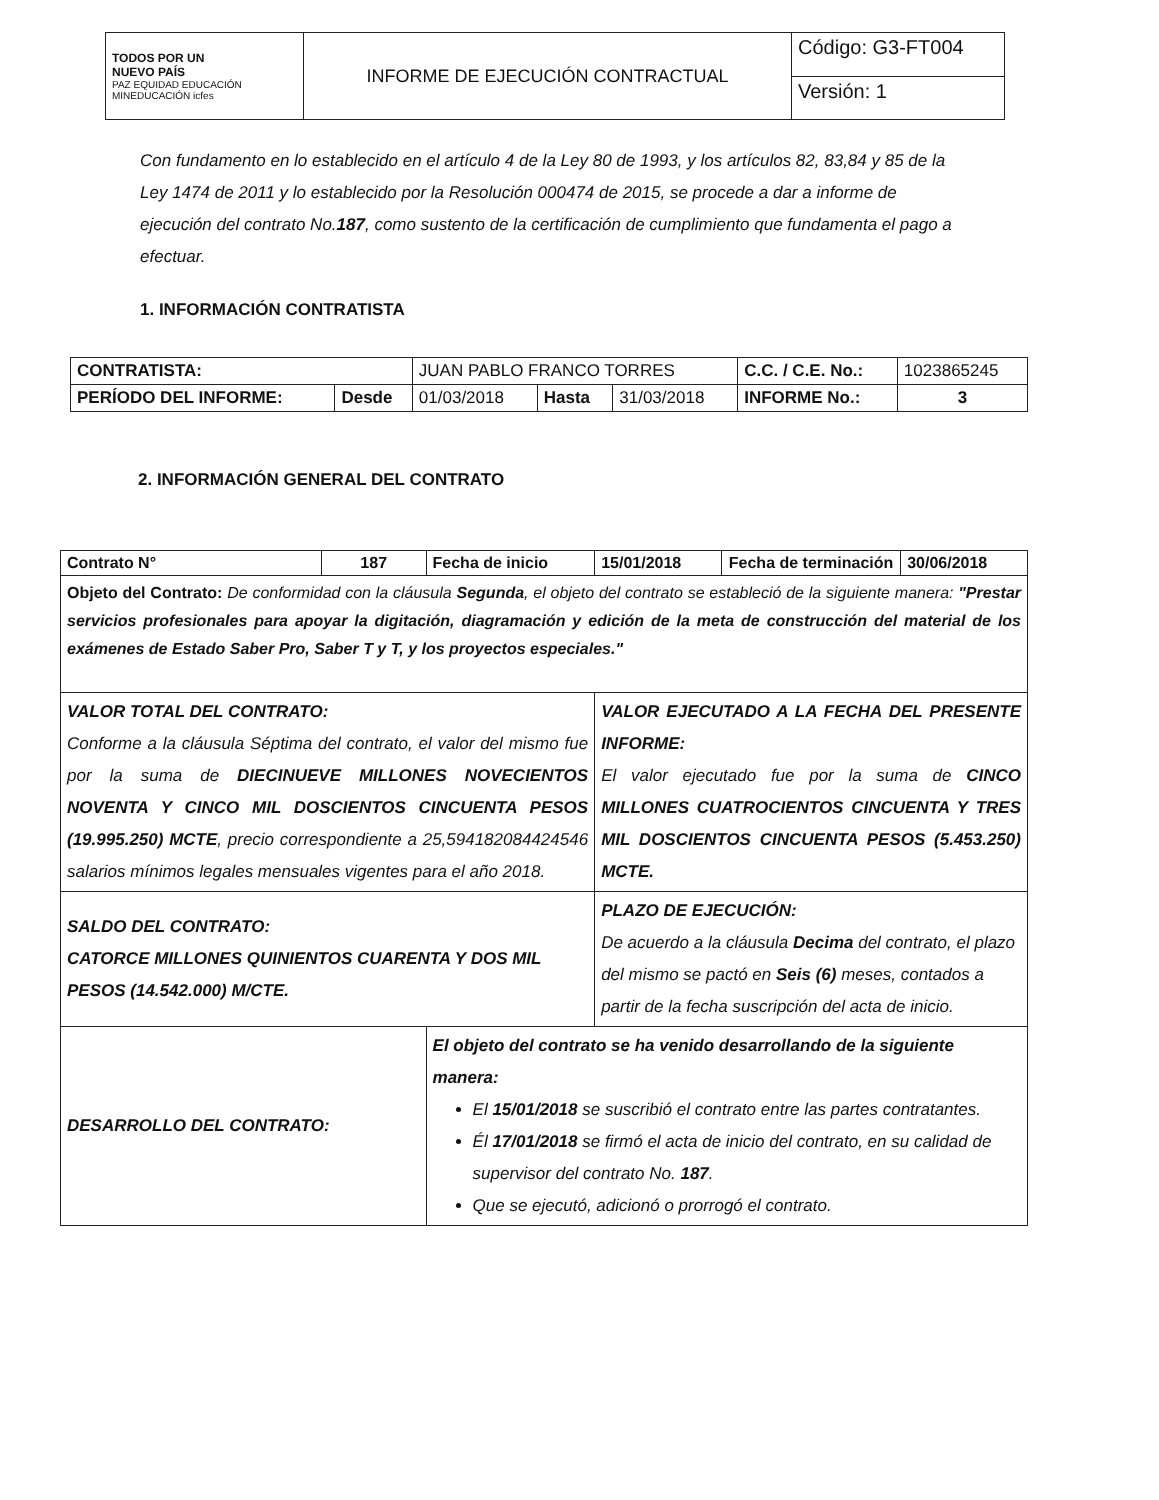| TODOS POR UN NUEVO PAÍS PAZ EQUIDAD EDUCACIÓN MINEDUCACIÓN icfes | INFORME DE EJECUCIÓN CONTRACTUAL | Código: G3-FT004 |
| | | Versión: 1 |
Con fundamento en lo establecido en el artículo 4 de la Ley 80 de 1993, y los artículos 82, 83,84 y 85 de la Ley 1474 de 2011 y lo establecido por la Resolución 000474 de 2015, se procede a dar a informe de ejecución del contrato No.187, como sustento de la certificación de cumplimiento que fundamenta el pago a efectuar.
1. INFORMACIÓN CONTRATISTA
| CONTRATISTA: | | JUAN PABLO FRANCO TORRES | | | C.C. / C.E. No.: | 1023865245 |
| PERÍODO DEL INFORME: | Desde | 01/03/2018 | Hasta | 31/03/2018 | INFORME No.: | 3 |
2. INFORMACIÓN GENERAL DEL CONTRATO
| Contrato N° | 187 | Fecha de inicio | 15/01/2018 | Fecha de terminación | 30/06/2018 |
| Objeto del Contrato: De conformidad con la cláusula Segunda , el objeto del contrato se estableció de la siguiente manera: "Prestar servicios profesionales para apoyar la digitación, diagramación y edición de la meta de construcción del material de los exámenes de Estado Saber Pro, Saber T y T, y los proyectos especiales." | | | | | |
| VALOR TOTAL DEL CONTRATO: Conforme a la cláusula Séptima del contrato, el valor del mismo fue por la suma de DIECINUEVE MILLONES NOVECIENTOS NOVENTA Y CINCO MIL DOSCIENTOS CINCUENTA PESOS (19.995.250) MCTE , precio correspondiente a 25,594182084424546 salarios mínimos legales mensuales vigentes para el año 2018. | | | VALOR EJECUTADO A LA FECHA DEL PRESENTE INFORME: El valor ejecutado fue por la suma de CINCO MILLONES CUATROCIENTOS CINCUENTA Y TRES MIL DOSCIENTOS CINCUENTA PESOS (5.453.250) MCTE. | | |
| SALDO DEL CONTRATO: CATORCE MILLONES QUINIENTOS CUARENTA Y DOS MIL PESOS (14.542.000) M/CTE. | | | PLAZO DE EJECUCIÓN: De acuerdo a la cláusula Decima del contrato, el plazo del mismo se pactó en Seis (6) meses, contados a partir de la fecha suscripción del acta de inicio. | | |
| DESARROLLO DEL CONTRATO: | | El objeto del contrato se ha venido desarrollando de la siguiente manera: El 15/01/2018 se suscribió el contrato entre las partes contratantes. Él 17/01/2018 se firmó el acta de inicio del contrato, en su calidad de supervisor del contrato No. 187 . Que se ejecutó, adicionó o prorrogó el contrato. | | | |